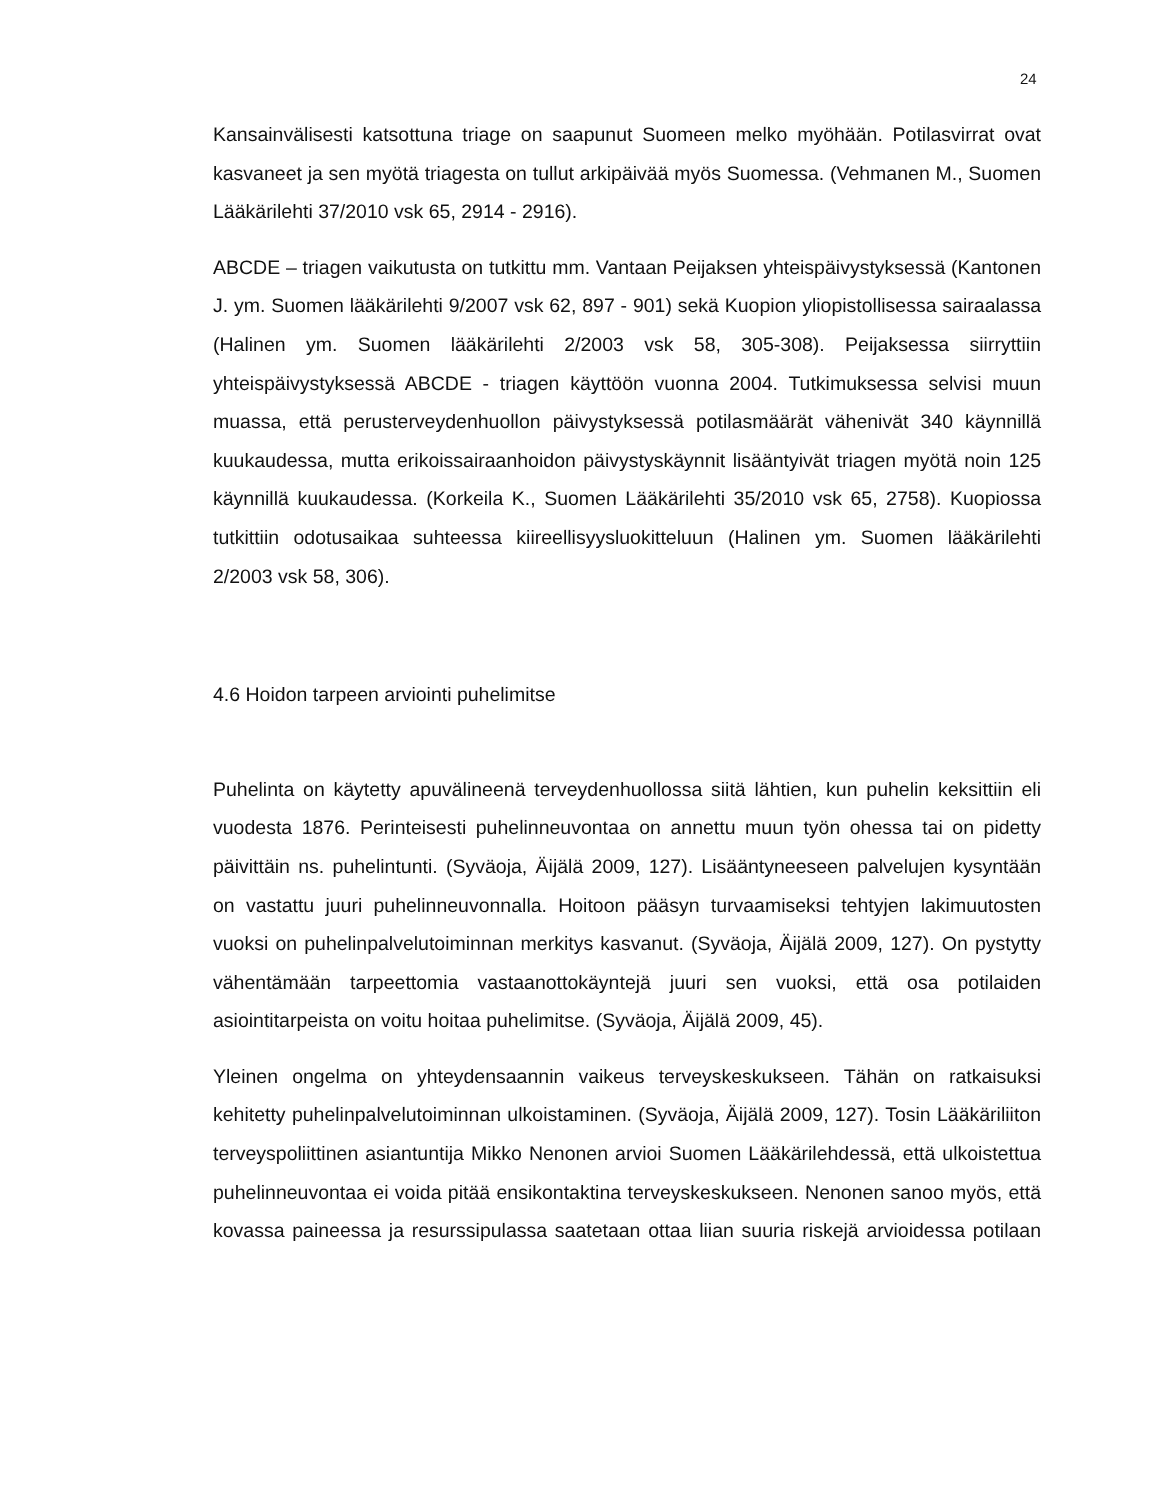24
Kansainvälisesti katsottuna triage on saapunut Suomeen melko myöhään. Potilasvirrat ovat kasvaneet ja sen myötä triagesta on tullut arkipäivää myös Suomessa. (Vehmanen M., Suomen Lääkärilehti 37/2010 vsk 65, 2914 - 2916).
ABCDE – triagen vaikutusta on tutkittu mm. Vantaan Peijaksen yhteispäivystyksessä (Kantonen J. ym. Suomen lääkärilehti 9/2007 vsk 62, 897 - 901) sekä Kuopion yliopistollisessa sairaalassa (Halinen ym. Suomen lääkärilehti 2/2003 vsk 58, 305-308). Peijaksessa siirryttiin yhteispäivystyksessä ABCDE - triagen käyttöön vuonna 2004. Tutkimuksessa selvisi muun muassa, että perusterveydenhuollon päivystyksessä potilasmäärät vähenivät 340 käynnillä kuukaudessa, mutta erikoissairaanhoidon päivystyskäynnit lisääntyivät triagen myötä noin 125 käynnillä kuukaudessa. (Korkeila K., Suomen Lääkärilehti 35/2010 vsk 65, 2758). Kuopiossa tutkittiin odotusaikaa suhteessa kiireellisyysluokitteluun (Halinen ym. Suomen lääkärilehti 2/2003 vsk 58, 306).
4.6 Hoidon tarpeen arviointi puhelimitse
Puhelinta on käytetty apuvälineenä terveydenhuollossa siitä lähtien, kun puhelin keksittiin eli vuodesta 1876. Perinteisesti puhelinneuvontaa on annettu muun työn ohessa tai on pidetty päivittäin ns. puhelintunti. (Syväoja, Äijälä 2009, 127). Lisääntyneeseen palvelujen kysyntään on vastattu juuri puhelinneuvonnalla. Hoitoon pääsyn turvaamiseksi tehtyjen lakimuutosten vuoksi on puhelinpalvelutoiminnan merkitys kasvanut. (Syväoja, Äijälä 2009, 127). On pystytty vähentämään tarpeettomia vastaanottokäyntejä juuri sen vuoksi, että osa potilaiden asiointitarpeista on voitu hoitaa puhelimitse. (Syväoja, Äijälä 2009, 45).
Yleinen ongelma on yhteydensaannin vaikeus terveyskeskukseen. Tähän on ratkaisuksi kehitetty puhelinpalvelutoiminnan ulkoistaminen. (Syväoja, Äijälä 2009, 127). Tosin Lääkäriliiton terveyspoliittinen asiantuntija Mikko Nenonen arvioi Suomen Lääkärilehdessä, että ulkoistettua puhelinneuvontaa ei voida pitää ensikontaktina terveyskeskukseen. Nenonen sanoo myös, että kovassa paineessa ja resurssipulassa saatetaan ottaa liian suuria riskejä arvioidessa potilaan